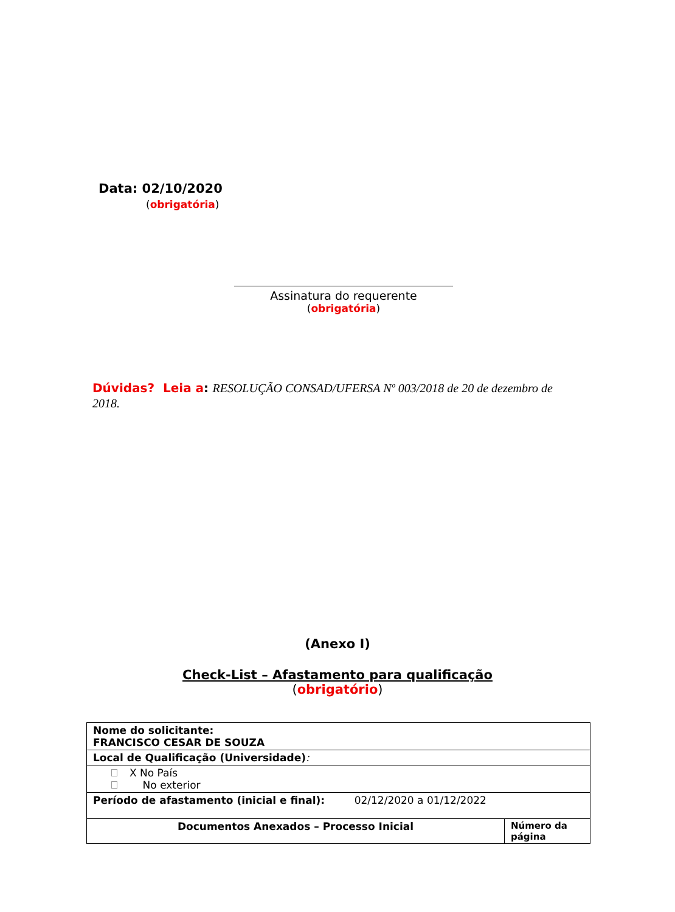Data: 02/10/2020
(obrigatória)
Assinatura do requerente
(obrigatória)
Dúvidas? Leia a: RESOLUÇÃO CONSAD/UFERSA Nº 003/2018 de 20 de dezembro de 2018.
(Anexo I)
Check-List – Afastamento para qualificação
(obrigatório)
| Nome do solicitante: FRANCISCO CESAR DE SOUZA | |
| Local de Qualificação (Universidade) : | |
| X No País No exterior | |
| Período de afastamento (inicial e final): 02/12/2020 a 01/12/2022 | |
| Documentos Anexados – Processo Inicial | Número da página |